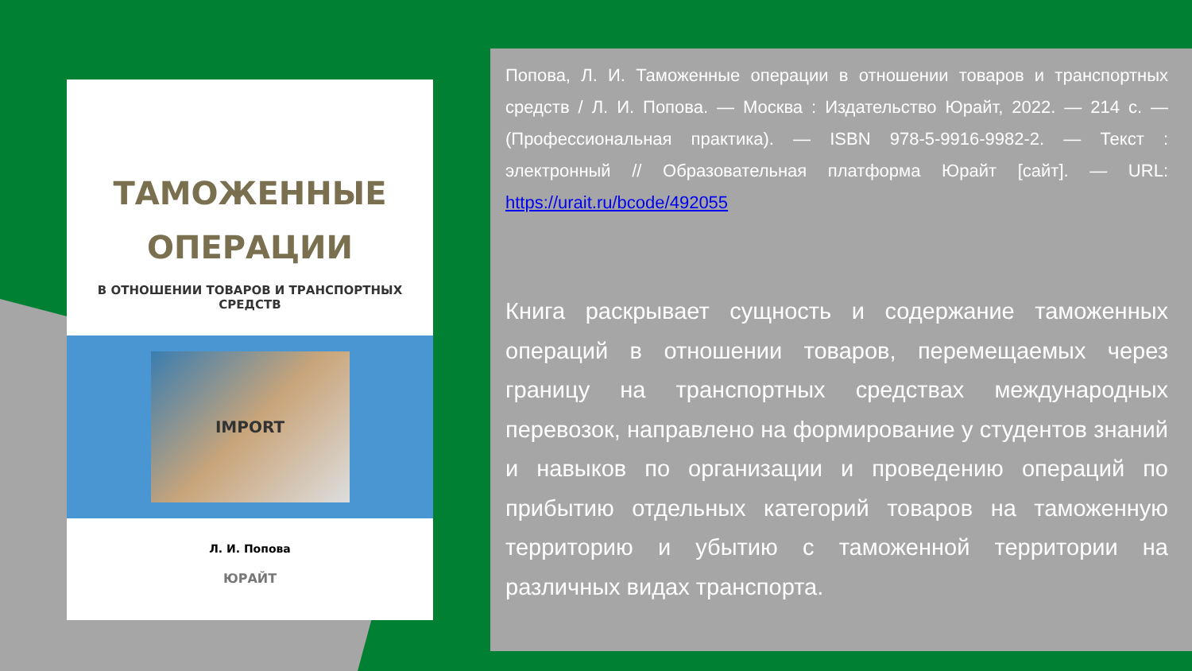ТАМОЖЕННЫЕ
ОПЕРАЦИИ
В ОТНОШЕНИИ ТОВАРОВ И ТРАНСПОРТНЫХ СРЕДСТВ
IMPORT
Л. И. Попова
ЮРАЙТ
Попова, Л. И. Таможенные операции в отношении товаров и транспортных средств / Л. И. Попова. — Москва : Издательство Юрайт, 2022. — 214 с. — (Профессиональная практика). — ISBN 978-5-9916-9982-2. — Текст : электронный // Образовательная платформа Юрайт [сайт]. — URL: https://urait.ru/bcode/492055
Книга раскрывает сущность и содержание таможенных операций в отношении товаров, перемещаемых через границу на транспортных средствах международных перевозок, направлено на формирование у студентов знаний и навыков по организации и проведению операций по прибытию отдельных категорий товаров на таможенную территорию и убытию с таможенной территории на различных видах транспорта.